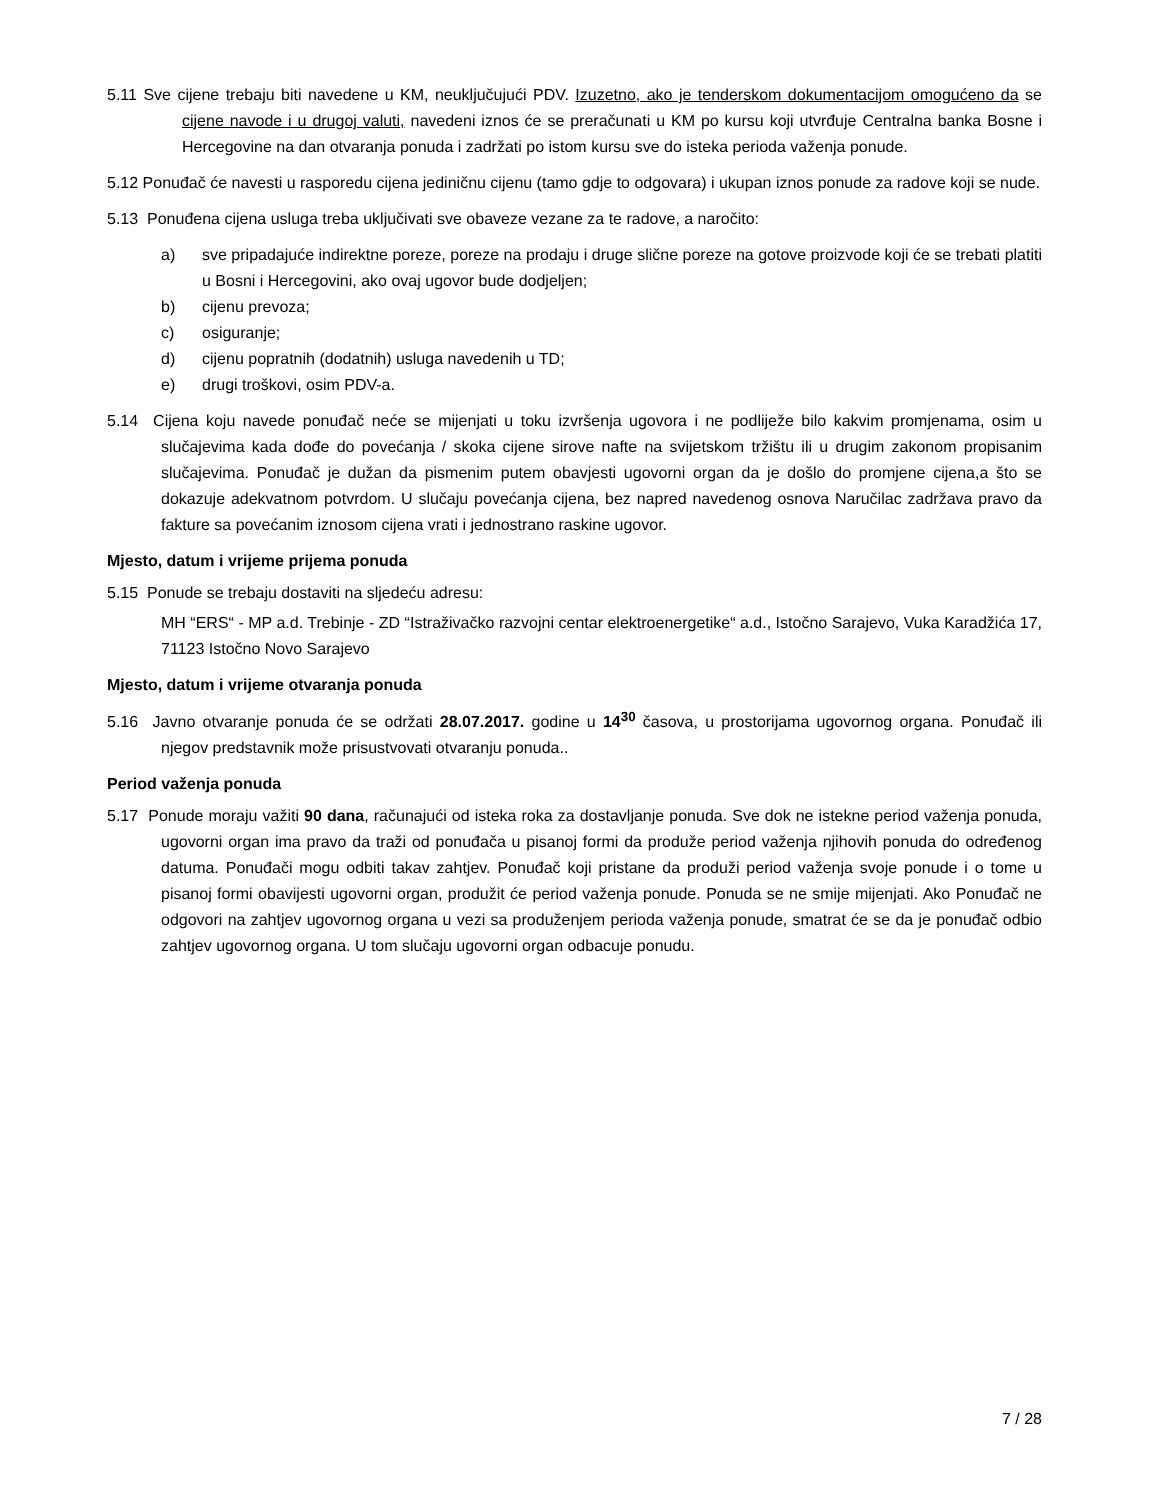5.11 Sve cijene trebaju biti navedene u KM, neuključujući PDV. Izuzetno, ako je tenderskom dokumentacijom omogućeno da se cijene navode i u drugoj valuti, navedeni iznos će se preračunati u KM po kursu koji utvrđuje Centralna banka Bosne i Hercegovine na dan otvaranja ponuda i zadržati po istom kursu sve do isteka perioda važenja ponude.
5.12 Ponuđač će navesti u rasporedu cijena jediničnu cijenu (tamo gdje to odgovara) i ukupan iznos ponude za radove koji se nude.
5.13 Ponuđena cijena usluga treba uključivati sve obaveze vezane za te radove, a naročito:
a) sve pripadajuće indirektne poreze, poreze na prodaju i druge slične poreze na gotove proizvode koji će se trebati platiti u Bosni i Hercegovini, ako ovaj ugovor bude dodjeljen;
b) cijenu prevoza;
c) osiguranje;
d) cijenu popratnih (dodatnih) usluga navedenih u TD;
e) drugi troškovi, osim PDV-a.
5.14 Cijena koju navede ponuđač neće se mijenjati u toku izvršenja ugovora i ne podliježe bilo kakvim promjenama, osim u slučajevima kada dođe do povećanja / skoka cijene sirove nafte na svijetskom tržištu ili u drugim zakonom propisanim slučajevima. Ponuđač je dužan da pismenim putem obavjesti ugovorni organ da je došlo do promjene cijena,a što se dokazuje adekvatnom potvrdom. U slučaju povećanja cijena, bez napred navedenog osnova Naručilac zadržava pravo da fakture sa povećanim iznosom cijena vrati i jednostrano raskine ugovor.
Mjesto, datum i vrijeme prijema ponuda
5.15 Ponude se trebaju dostaviti na sljedeću adresu:
MH “ERS“ - MP a.d. Trebinje - ZD “Istraživačko razvojni centar elektroenergetike“ a.d., Istočno Sarajevo, Vuka Karadžića 17, 71123 Istočno Novo Sarajevo
Mjesto, datum i vrijeme otvaranja ponuda
5.16 Javno otvaranje ponuda će se održati 28.07.2017. godine u 14<sup>30</sup> časova, u prostorijama ugovornog organa. Ponuđač ili njegov predstavnik može prisustvovati otvaranju ponuda..
Period važenja ponuda
5.17 Ponude moraju važiti 90 dana, računajući od isteka roka za dostavljanje ponuda. Sve dok ne istekne period važenja ponuda, ugovorni organ ima pravo da traži od ponuđača u pisanoj formi da produže period važenja njihovih ponuda do određenog datuma. Ponuđači mogu odbiti takav zahtjev. Ponuđač koji pristane da produži period važenja svoje ponude i o tome u pisanoj formi obavijesti ugovorni organ, produžit će period važenja ponude. Ponuda se ne smije mijenjati. Ako Ponuđač ne odgovori na zahtjev ugovornog organa u vezi sa produženjem perioda važenja ponude, smatrat će se da je ponuđač odbio zahtjev ugovornog organa. U tom slučaju ugovorni organ odbacuje ponudu.
7 / 28